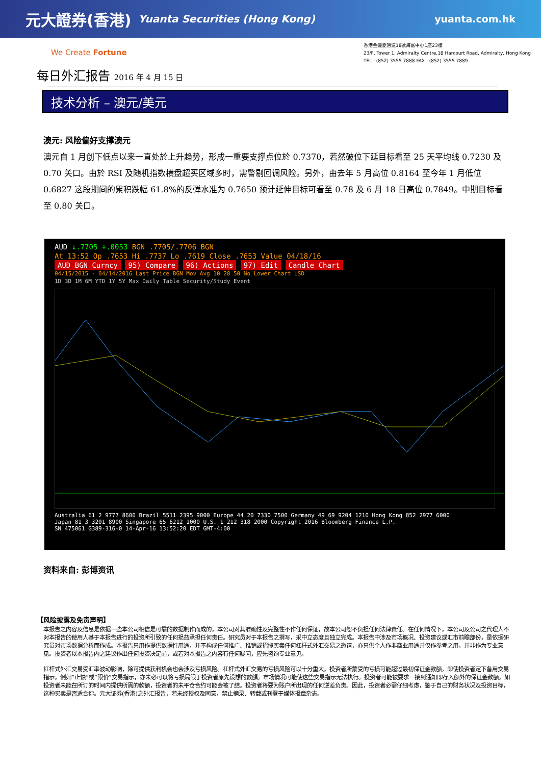元大證券(香港) Yuanta Securities (Hong Kong) yuanta.com.hk
We Create Fortune
香港金鐘夏慤道18號海富中心1座23樓
23/F, Tower 1, Admiralty Centre,18 Harcourt Road, Admiralty, Hong Kong
TEL · (852) 3555 7888 FAX · (852) 3555 7889
每日外汇报告 2016 年 4 月 15 日
技术分析 – 澳元/美元
澳元: 风险偏好支撑澳元
澳元自 1 月创下低点以来一直处於上升趋势，形成一重要支撑点位於 0.7370，若然破位下延目标看至 25 天平均线 0.7230 及 0.70 关口。由於 RSI 及随机指数横盘超买区域多时，需警剔回调风险。另外，由去年 5 月高位 0.8164 至今年 1 月低位 0.6827 这段期间的累积跌幅 61.8%的反弹水准为 0.7650 预计延伸目标可看至 0.78 及 6 月 18 日高位 0.7849。中期目标看至 0.80 关口。
AUD ↓.7705 +.0053 BGN .7705/.7706 BGN
At 13:52 Op .7653 Hi .7737 Lo .7619 Close .7653 Value 04/18/16
AUD BGN Curncy 95) Compare 96) Actions 97) Edit Candle Chart
04/15/2015 - 04/14/2016 Last Price BGN Mov Avg 10 20 50 No Lower Chart USD
1D 3D 1M 6M YTD 1Y 5Y Max Daily Table Security/Study Event
Australia 61 2 9777 8600 Brazil 5511 2395 9000 Europe 44 20 7330 7500 Germany 49 69 9204 1210 Hong Kong 852 2977 6000
Japan 81 3 3201 8900 Singapore 65 6212 1000 U.S. 1 212 318 2000 Copyright 2016 Bloomberg Finance L.P.
SN 475061 G389-316-0 14-Apr-16 13:52:20 EDT GMT-4:00
资料来自: 彭博资讯
【风险披露及免责声明】
本报告之内容及信息是依据一些本公司相信是可靠的数据制作而成的，本公司对其准确性及完整性不作任何保证，故本公司恕不负担任何法律责任。在任何情况下，本公司及公司之代理人不对本报告的使用人基于本报告进行的投资所引致的任何损益承担任何责任。研究员对于本报告之撰写，采中立态度且独立完成。本报告中涉及市场概况、投资建议或汇市前瞻部份，是依据研究员对市场数据分析而作成。本报告只用作提供数据性用途，并不构成任何推广、推销或招揽买卖任何杠杆式外汇交易之邀请，亦只供个人作非商业用途并仅作参考之用，并非作为专业意见。投资者以本报告内之建议作出任何投资决定前，或若对本报告之内容有任何疑问，应先咨询专业意见。
杠杆式外汇交易受汇率波动影响，除可提供获利机会也会涉及亏损风险。杠杆式外汇交易的亏损风险可以十分重大。投资者所蒙受的亏损可能超过最初保证金款额。即使投资者定下备用交易指示，例如“止蚀”或“限价”交易指示，亦未必可以将亏损局限于投资者原先设想的數額。市场情况可能使这些交易指示无法执行。投资者可能被要求一接到通知即存入额外的保证金款额。如投资者未能在所订的时间内提供所需的款额，投资者的未平仓合约可能会被了结。投资者将要为账户所出现的任何逆差负责。因此，投资者必需仔细考虑，鉴于自己的财务状况及投资目标，这种买卖是否适合你。元大证券(香港)之外汇报告，若未经授权及同意，禁止摘录、转载或刊登于媒体报章杂志。